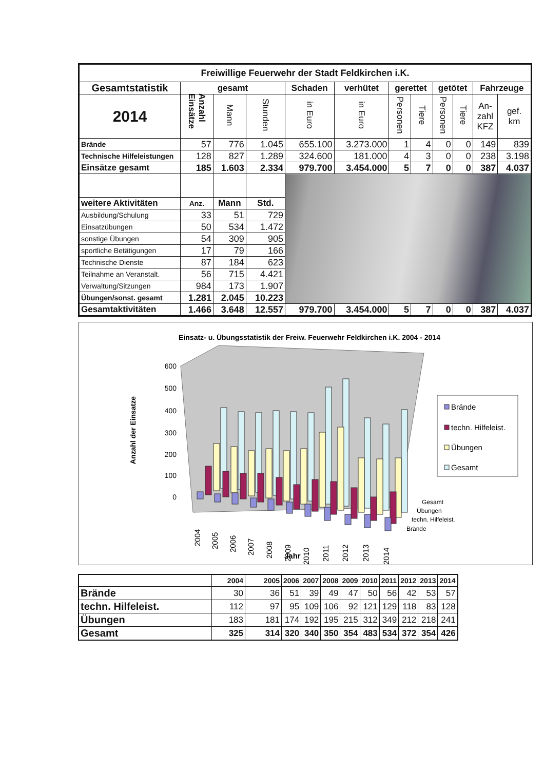| Freiwillige Feuerwehr der Stadt Feldkirchen i.K. | | | | | | | | | | | |
| Gesamtstatistik | gesamt | | | Schaden | verhütet | gerettet | | getötet | | Fahrzeuge | |
| 2014 | Anzahl Einsätze | Mann | Stunden | in Euro | in Euro | Personen | Tiere | Personen | Tiere | An- zahl KFZ | gef. km |
| Brände | 57 | 776 | 1.045 | 655.100 | 3.273.000 | 1 | 4 | 0 | 0 | 149 | 839 |
| Technische Hilfeleistungen | 128 | 827 | 1.289 | 324.600 | 181.000 | 4 | 3 | 0 | 0 | 238 | 3.198 |
| Einsätze gesamt | 185 | 1.603 | 2.334 | 979.700 | 3.454.000 | 5 | 7 | 0 | 0 | 387 | 4.037 |
| weitere Aktivitäten | Anz. | Mann | Std. | | | | | | | | |
| Ausbildung/Schulung | 33 | 51 | 729 | | | | | | | | |
| Einsatzübungen | 50 | 534 | 1.472 | | | | | | | | |
| sonstige Übungen | 54 | 309 | 905 | | | | | | | | |
| sportliche Betätigungen | 17 | 79 | 166 | | | | | | | | |
| Technische Dienste | 87 | 184 | 623 | | | | | | | | |
| Teilnahme an Veranstalt. | 56 | 715 | 4.421 | | | | | | | | |
| Verwaltung/Sitzungen | 984 | 173 | 1.907 | | | | | | | | |
| Übungen/sonst. gesamt | 1.281 | 2.045 | 10.223 | | | | | | | | |
| Gesamtaktivitäten | 1.466 | 3.648 | 12.557 | 979.700 | 3.454.000 | 5 | 7 | 0 | 0 | 387 | 4.037 |
Einsatz- u. Übungsstatistik der Freiw. Feuerwehr Feldkirchen i.K. 2004 - 2014
600
500
400
300
200
100
0
Anzahl der Einsatze
2004
2005
2006
2007
2008
2009
2010
2011
2012
2013
2014
Jahr
Gesamt
Übungen
techn. Hilfeleist.
Brände
Brände
techn. Hilfeleist.
Übungen
Gesamt
| | 2004 | 2005 | 2006 | 2007 | 2008 | 2009 | 2010 | 2011 | 2012 | 2013 | 2014 |
| --- | --- | --- | --- | --- | --- | --- | --- | --- | --- | --- | --- |
| Brände | 30 | 36 | 51 | 39 | 49 | 47 | 50 | 56 | 42 | 53 | 57 |
| techn. Hilfeleist. | 112 | 97 | 95 | 109 | 106 | 92 | 121 | 129 | 118 | 83 | 128 |
| Übungen | 183 | 181 | 174 | 192 | 195 | 215 | 312 | 349 | 212 | 218 | 241 |
| Gesamt | 325 | 314 | 320 | 340 | 350 | 354 | 483 | 534 | 372 | 354 | 426 |